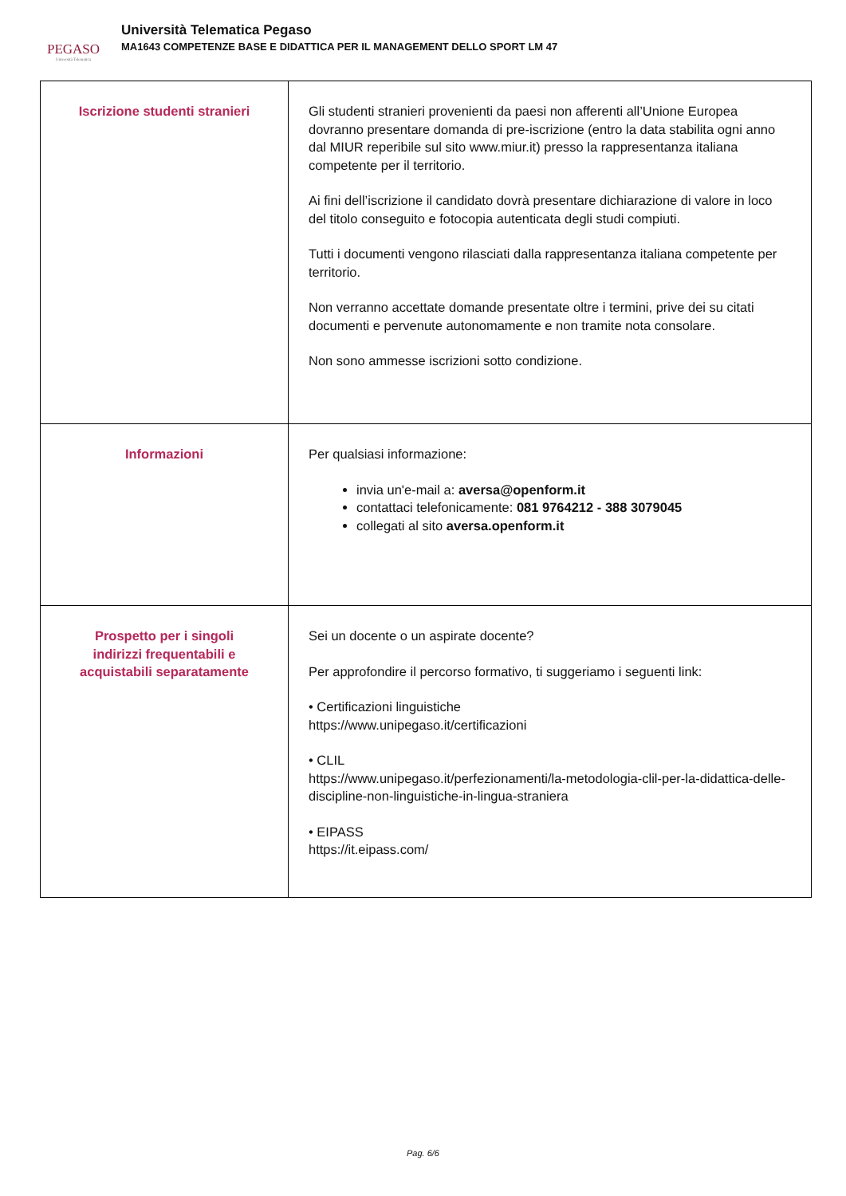PEGASO
Università Telematica
Università Telematica Pegaso
MA1643 COMPETENZE BASE E DIDATTICA PER IL MANAGEMENT DELLO SPORT LM 47
| Iscrizione studenti stranieri | Gli studenti stranieri provenienti da paesi non afferenti all’Unione Europea dovranno presentare domanda di pre-iscrizione (entro la data stabilita ogni anno dal MIUR reperibile sul sito www.miur.it) presso la rappresentanza italiana competente per il territorio. Ai fini dell’iscrizione il candidato dovrà presentare dichiarazione di valore in loco del titolo conseguito e fotocopia autenticata degli studi compiuti. Tutti i documenti vengono rilasciati dalla rappresentanza italiana competente per territorio. Non verranno accettate domande presentate oltre i termini, prive dei su citati documenti e pervenute autonomamente e non tramite nota consolare. Non sono ammesse iscrizioni sotto condizione. |
| Informazioni | Per qualsiasi informazione: invia un'e-mail a: aversa@openform.it contattaci telefonicamente: 081 9764212 - 388 3079045 collegati al sito aversa.openform.it |
| Prospetto per i singoli indirizzi frequentabili e acquistabili separatamente | Sei un docente o un aspirate docente? Per approfondire il percorso formativo, ti suggeriamo i seguenti link: • Certificazioni linguistiche https://www.unipegaso.it/certificazioni • CLIL https://www.unipegaso.it/perfezionamenti/la-metodologia-clil-per-la-didattica-delle-discipline-non-linguistiche-in-lingua-straniera • EIPASS https://it.eipass.com/ |
Pag. 6/6